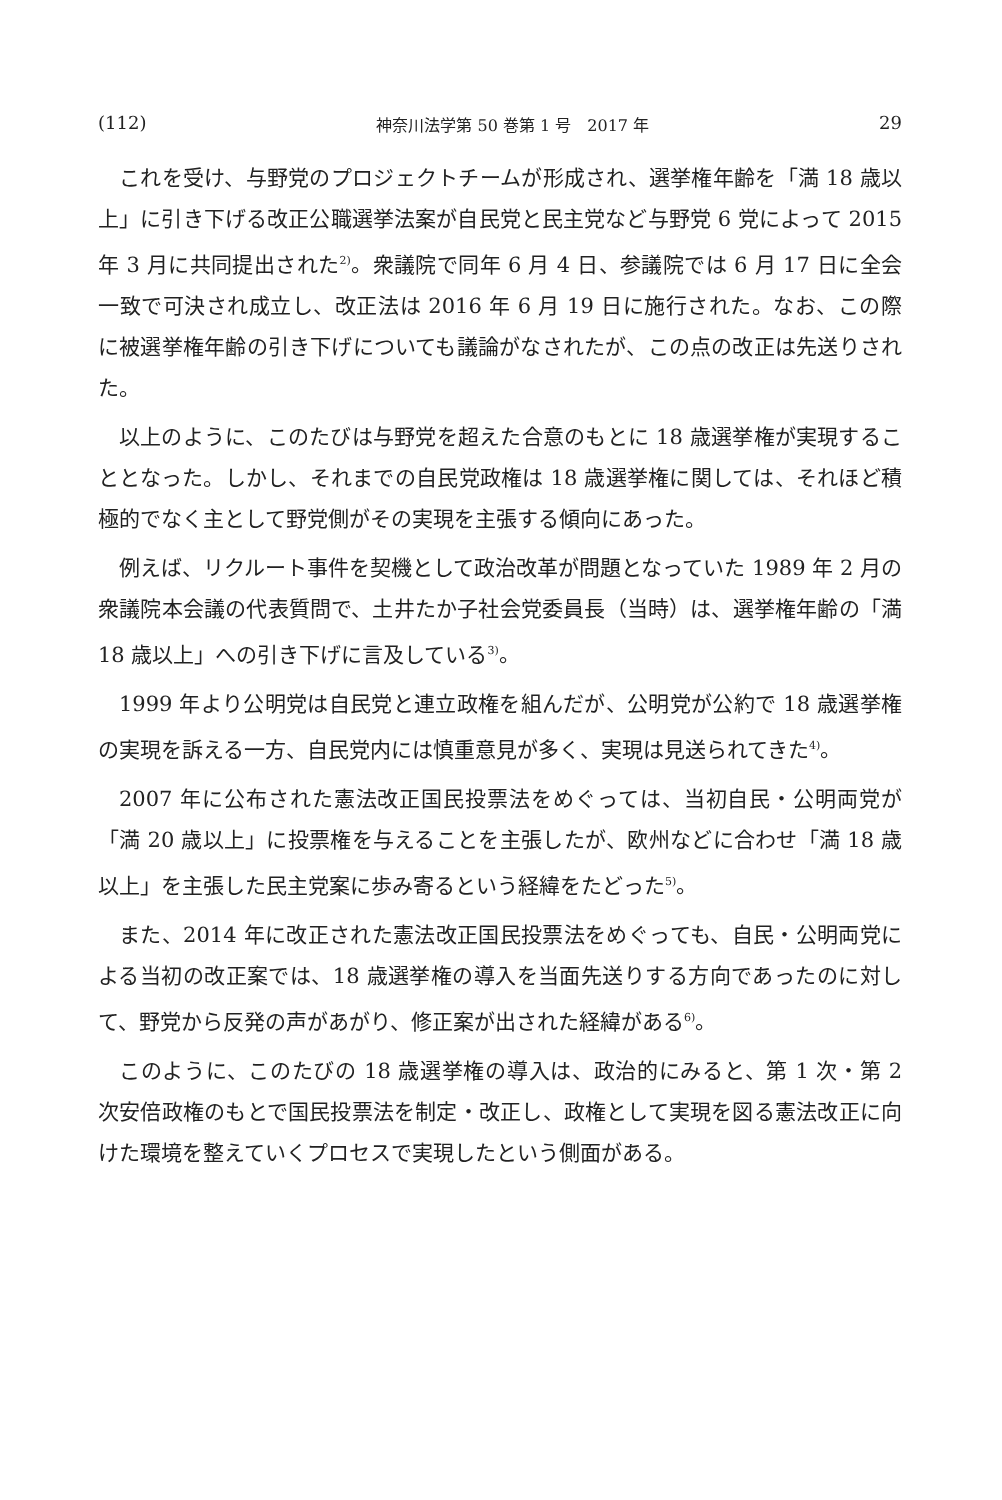(112) 神奈川法学第 50 巻第 1 号　2017 年 29
これを受け、与野党のプロジェクトチームが形成され、選挙権年齢を「満 18 歳以上」に引き下げる改正公職選挙法案が自民党と民主党など与野党 6 党によって 2015 年 3 月に共同提出された<sup>2)</sup>。衆議院で同年 6 月 4 日、参議院では 6 月 17 日に全会一致で可決され成立し、改正法は 2016 年 6 月 19 日に施行された。なお、この際に被選挙権年齢の引き下げについても議論がなされたが、この点の改正は先送りされた。
以上のように、このたびは与野党を超えた合意のもとに 18 歳選挙権が実現することとなった。しかし、それまでの自民党政権は 18 歳選挙権に関しては、それほど積極的でなく主として野党側がその実現を主張する傾向にあった。
例えば、リクルート事件を契機として政治改革が問題となっていた 1989 年 2 月の衆議院本会議の代表質問で、土井たか子社会党委員長（当時）は、選挙権年齢の「満 18 歳以上」への引き下げに言及している<sup>3)</sup>。
1999 年より公明党は自民党と連立政権を組んだが、公明党が公約で 18 歳選挙権の実現を訴える一方、自民党内には慎重意見が多く、実現は見送られてきた<sup>4)</sup>。
2007 年に公布された憲法改正国民投票法をめぐっては、当初自民・公明両党が「満 20 歳以上」に投票権を与えることを主張したが、欧州などに合わせ「満 18 歳以上」を主張した民主党案に歩み寄るという経緯をたどった<sup>5)</sup>。
また、2014 年に改正された憲法改正国民投票法をめぐっても、自民・公明両党による当初の改正案では、18 歳選挙権の導入を当面先送りする方向であったのに対して、野党から反発の声があがり、修正案が出された経緯がある<sup>6)</sup>。
このように、このたびの 18 歳選挙権の導入は、政治的にみると、第 1 次・第 2 次安倍政権のもとで国民投票法を制定・改正し、政権として実現を図る憲法改正に向けた環境を整えていくプロセスで実現したという側面がある。